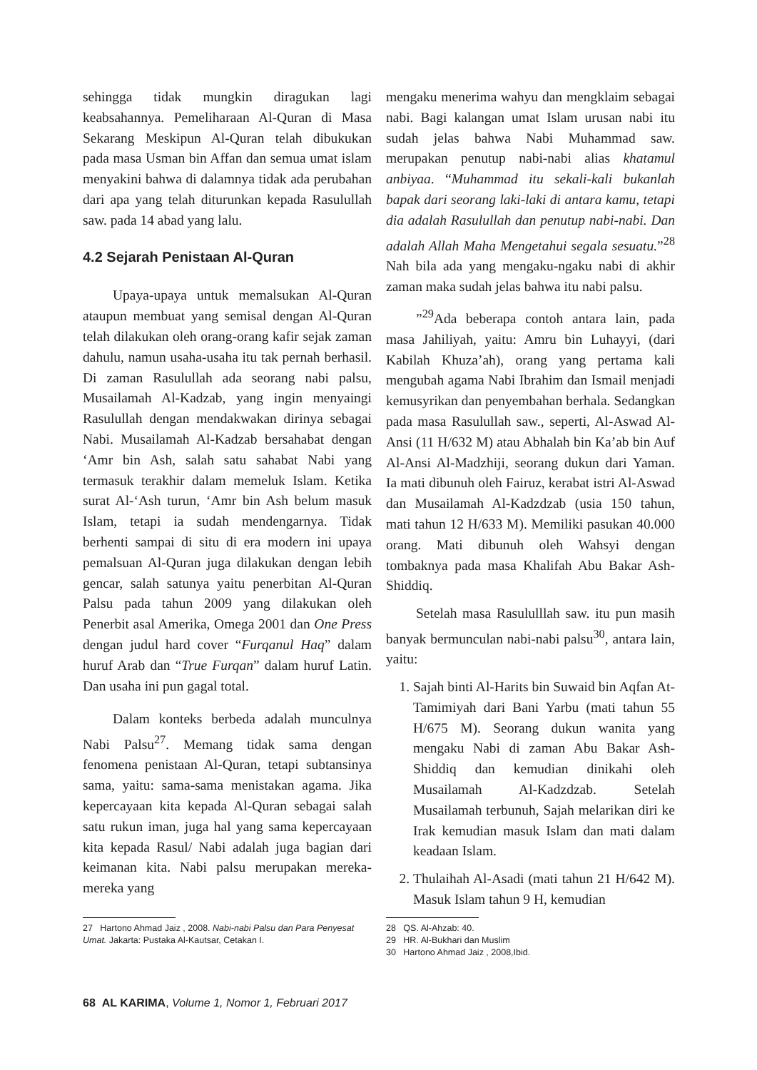sehingga tidak mungkin diragukan lagi keabsahannya. Pemeliharaan Al-Quran di Masa Sekarang Meskipun Al-Quran telah dibukukan pada masa Usman bin Affan dan semua umat islam menyakini bahwa di dalamnya tidak ada perubahan dari apa yang telah diturunkan kepada Rasulullah saw. pada 14 abad yang lalu.
4.2 Sejarah Penistaan Al-Quran
Upaya-upaya untuk memalsukan Al-Quran ataupun membuat yang semisal dengan Al-Quran telah dilakukan oleh orang-orang kafir sejak zaman dahulu, namun usaha-usaha itu tak pernah berhasil. Di zaman Rasulullah ada seorang nabi palsu, Musailamah Al-Kadzab, yang ingin menyaingi Rasulullah dengan mendakwakan dirinya sebagai Nabi. Musailamah Al-Kadzab bersahabat dengan ‘Amr bin Ash, salah satu sahabat Nabi yang termasuk terakhir dalam memeluk Islam. Ketika surat Al-‘Ash turun, ‘Amr bin Ash belum masuk Islam, tetapi ia sudah mendengarnya. Tidak berhenti sampai di situ di era modern ini upaya pemalsuan Al-Quran juga dilakukan dengan lebih gencar, salah satunya yaitu penerbitan Al-Quran Palsu pada tahun 2009 yang dilakukan oleh Penerbit asal Amerika, Omega 2001 dan One Press dengan judul hard cover “Furqanul Haq” dalam huruf Arab dan “True Furqan” dalam huruf Latin. Dan usaha ini pun gagal total.
Dalam konteks berbeda adalah munculnya Nabi Palsu<sup>27</sup>. Memang tidak sama dengan fenomena penistaan Al-Quran, tetapi subtansinya sama, yaitu: sama-sama menistakan agama. Jika kepercayaan kita kepada Al-Quran sebagai salah satu rukun iman, juga hal yang sama kepercayaan kita kepada Rasul/ Nabi adalah juga bagian dari keimanan kita. Nabi palsu merupakan mereka-mereka yang
27 Hartono Ahmad Jaiz , 2008. Nabi-nabi Palsu dan Para Penyesat Umat. Jakarta: Pustaka Al-Kautsar, Cetakan I.
mengaku menerima wahyu dan mengklaim sebagai nabi. Bagi kalangan umat Islam urusan nabi itu sudah jelas bahwa Nabi Muhammad saw. merupakan penutup nabi-nabi alias khatamul anbiyaa. “Muhammad itu sekali-kali bukanlah bapak dari seorang laki-laki di antara kamu, tetapi dia adalah Rasulullah dan penutup nabi-nabi. Dan adalah Allah Maha Mengetahui segala sesuatu.”<sup>28</sup> Nah bila ada yang mengaku-ngaku nabi di akhir zaman maka sudah jelas bahwa itu nabi palsu.
”<sup>29</sup>Ada beberapa contoh antara lain, pada masa Jahiliyah, yaitu: Amru bin Luhayyi, (dari Kabilah Khuza’ah), orang yang pertama kali mengubah agama Nabi Ibrahim dan Ismail menjadi kemusyrikan dan penyembahan berhala. Sedangkan pada masa Rasulullah saw., seperti, Al-Aswad Al-Ansi (11 H/632 M) atau Abhalah bin Ka’ab bin Auf Al-Ansi Al-Madzhiji, seorang dukun dari Yaman. Ia mati dibunuh oleh Fairuz, kerabat istri Al-Aswad dan Musailamah Al-Kadzdzab (usia 150 tahun, mati tahun 12 H/633 M). Memiliki pasukan 40.000 orang. Mati dibunuh oleh Wahsyi dengan tombaknya pada masa Khalifah Abu Bakar Ash-Shiddiq.
Setelah masa Rasululllah saw. itu pun masih banyak bermunculan nabi-nabi palsu<sup>30</sup>, antara lain, yaitu:
1. Sajah binti Al-Harits bin Suwaid bin Aqfan At-Tamimiyah dari Bani Yarbu (mati tahun 55 H/675 M). Seorang dukun wanita yang mengaku Nabi di zaman Abu Bakar Ash-Shiddiq dan kemudian dinikahi oleh Musailamah Al-Kadzdzab. Setelah Musailamah terbunuh, Sajah melarikan diri ke Irak kemudian masuk Islam dan mati dalam keadaan Islam.
2. Thulaihah Al-Asadi (mati tahun 21 H/642 M). Masuk Islam tahun 9 H, kemudian
28 QS. Al-Ahzab: 40.
29 HR. Al-Bukhari dan Muslim
30 Hartono Ahmad Jaiz , 2008,Ibid.
68 AL KARIMA, Volume 1, Nomor 1, Februari 2017